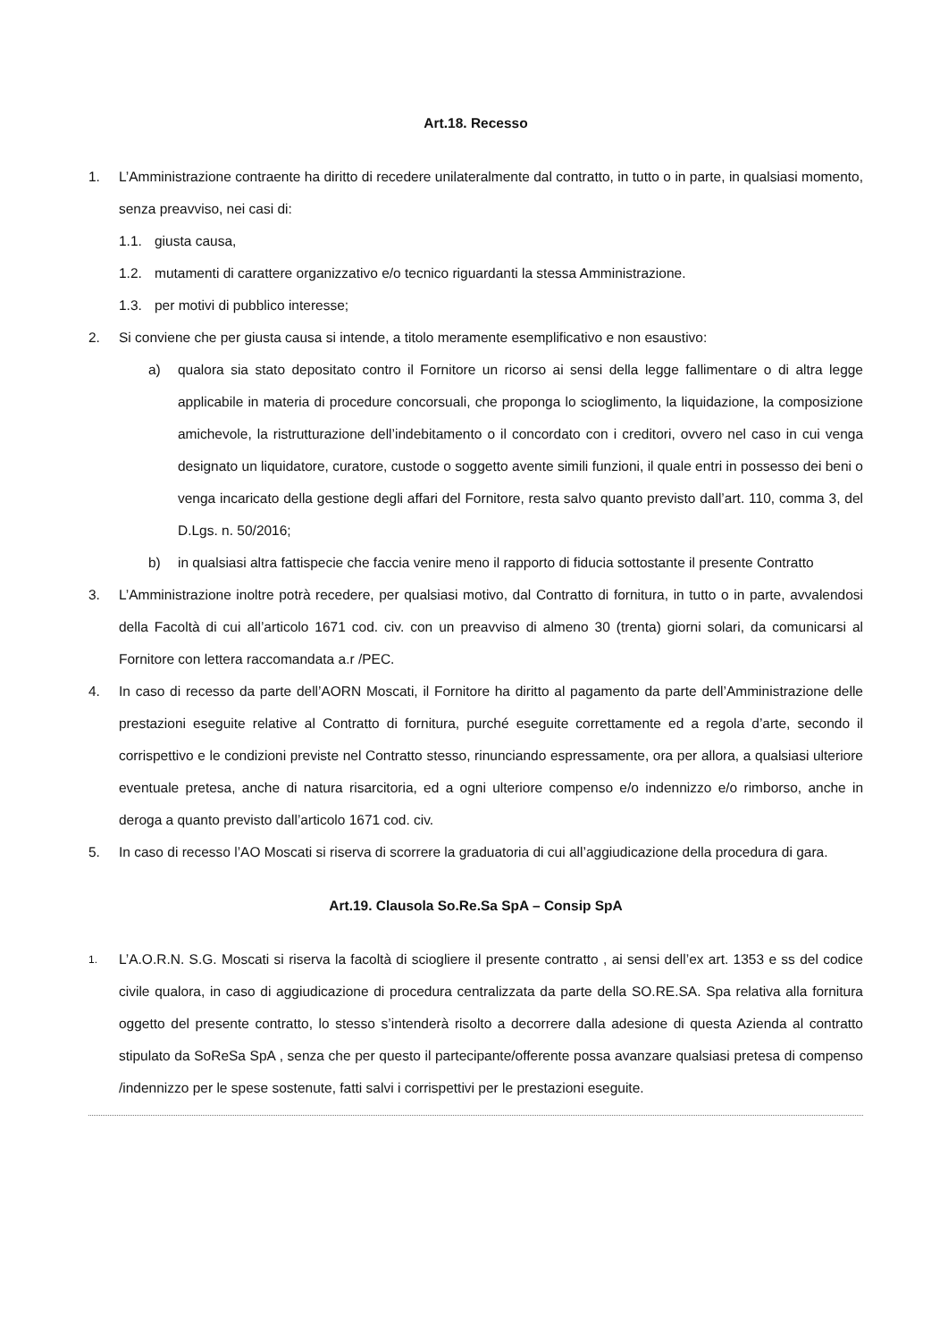Art.18. Recesso
1. L’Amministrazione contraente ha diritto di recedere unilateralmente dal contratto, in tutto o in parte, in qualsiasi momento, senza preavviso, nei casi di:
1.1. giusta causa,
1.2. mutamenti di carattere organizzativo e/o tecnico riguardanti la stessa Amministrazione.
1.3. per motivi di pubblico interesse;
2. Si conviene che per giusta causa si intende, a titolo meramente esemplificativo e non esaustivo:
a) qualora sia stato depositato contro il Fornitore un ricorso ai sensi della legge fallimentare o di altra legge applicabile in materia di procedure concorsuali, che proponga lo scioglimento, la liquidazione, la composizione amichevole, la ristrutturazione dell’indebitamento o il concordato con i creditori, ovvero nel caso in cui venga designato un liquidatore, curatore, custode o soggetto avente simili funzioni, il quale entri in possesso dei beni o venga incaricato della gestione degli affari del Fornitore, resta salvo quanto previsto dall’art. 110, comma 3, del D.Lgs. n. 50/2016;
b) in qualsiasi altra fattispecie che faccia venire meno il rapporto di fiducia sottostante il presente Contratto
3. L’Amministrazione inoltre potrà recedere, per qualsiasi motivo, dal Contratto di fornitura, in tutto o in parte, avvalendosi della Facoltà di cui all’articolo 1671 cod. civ. con un preavviso di almeno 30 (trenta) giorni solari, da comunicarsi al Fornitore con lettera raccomandata a.r /PEC.
4. In caso di recesso da parte dell’AORN Moscati, il Fornitore ha diritto al pagamento da parte dell’Amministrazione delle prestazioni eseguite relative al Contratto di fornitura, purché eseguite correttamente ed a regola d’arte, secondo il corrispettivo e le condizioni previste nel Contratto stesso, rinunciando espressamente, ora per allora, a qualsiasi ulteriore eventuale pretesa, anche di natura risarcitoria, ed a ogni ulteriore compenso e/o indennizzo e/o rimborso, anche in deroga a quanto previsto dall’articolo 1671 cod. civ.
5. In caso di recesso l’AO Moscati si riserva di scorrere la graduatoria di cui all’aggiudicazione della procedura di gara.
Art.19. Clausola So.Re.Sa SpA – Consip SpA
1.
L’A.O.R.N. S.G. Moscati si riserva la facoltà di sciogliere il presente contratto , ai sensi dell’ex art. 1353 e ss del codice civile qualora, in caso di aggiudicazione di procedura centralizzata da parte della SO.RE.SA. Spa relativa alla fornitura oggetto del presente contratto, lo stesso s’intenderà risolto a decorrere dalla adesione di questa Azienda al contratto stipulato da SoReSa SpA , senza che per questo il partecipante/offerente possa avanzare qualsiasi pretesa di compenso /indennizzo per le spese sostenute, fatti salvi i corrispettivi per le prestazioni eseguite.